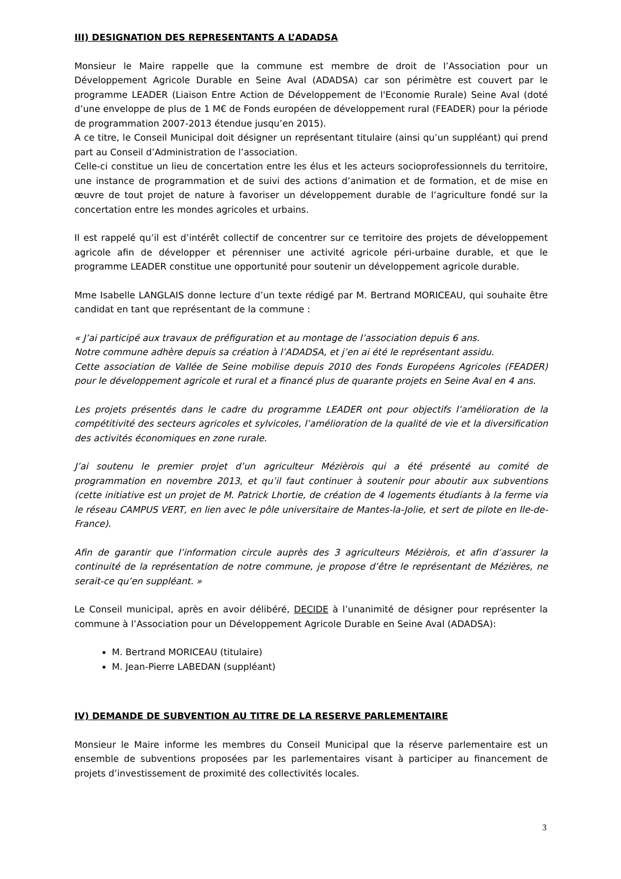III) DESIGNATION DES REPRESENTANTS A L’ADADSA
Monsieur le Maire rappelle que la commune est membre de droit de l’Association pour un Développement Agricole Durable en Seine Aval (ADADSA) car son périmètre est couvert par le programme LEADER (Liaison Entre Action de Développement de l'Economie Rurale) Seine Aval (doté d’une enveloppe de plus de 1 M€ de Fonds européen de développement rural (FEADER) pour la période de programmation 2007-2013 étendue jusqu’en 2015).
A ce titre, le Conseil Municipal doit désigner un représentant titulaire (ainsi qu’un suppléant) qui prend part au Conseil d’Administration de l’association.
Celle-ci constitue un lieu de concertation entre les élus et les acteurs socioprofessionnels du territoire, une instance de programmation et de suivi des actions d’animation et de formation, et de mise en œuvre de tout projet de nature à favoriser un développement durable de l’agriculture fondé sur la concertation entre les mondes agricoles et urbains.
Il est rappelé qu’il est d’intérêt collectif de concentrer sur ce territoire des projets de développement agricole afin de développer et pérenniser une activité agricole péri-urbaine durable, et que le programme LEADER constitue une opportunité pour soutenir un développement agricole durable.
Mme Isabelle LANGLAIS donne lecture d’un texte rédigé par M. Bertrand MORICEAU, qui souhaite être candidat en tant que représentant de la commune :
« J’ai participé aux travaux de préfiguration et au montage de l’association depuis 6 ans.
Notre commune adhère depuis sa création à l’ADADSA, et j’en ai été le représentant assidu.
Cette association de Vallée de Seine mobilise depuis 2010 des Fonds Européens Agricoles (FEADER) pour le développement agricole et rural et a financé plus de quarante projets en Seine Aval en 4 ans.
Les projets présentés dans le cadre du programme LEADER ont pour objectifs l’amélioration de la compétitivité des secteurs agricoles et sylvicoles, l’amélioration de la qualité de vie et la diversification des activités économiques en zone rurale.
J’ai soutenu le premier projet d’un agriculteur Mézièrois qui a été présenté au comité de programmation en novembre 2013, et qu’il faut continuer à soutenir pour aboutir aux subventions (cette initiative est un projet de M. Patrick Lhortie, de création de 4 logements étudiants à la ferme via le réseau CAMPUS VERT, en lien avec le pôle universitaire de Mantes-la-Jolie, et sert de pilote en Ile-de-France).
Afin de garantir que l’information circule auprès des 3 agriculteurs Mézièrois, et afin d’assurer la continuité de la représentation de notre commune, je propose d’être le représentant de Mézières, ne serait-ce qu’en suppléant. »
Le Conseil municipal, après en avoir délibéré, DECIDE à l’unanimité de désigner pour représenter la commune à l’Association pour un Développement Agricole Durable en Seine Aval (ADADSA):
M. Bertrand MORICEAU (titulaire)
M. Jean-Pierre LABEDAN (suppléant)
IV) DEMANDE DE SUBVENTION AU TITRE DE LA RESERVE PARLEMENTAIRE
Monsieur le Maire informe les membres du Conseil Municipal que la réserve parlementaire est un ensemble de subventions proposées par les parlementaires visant à participer au financement de projets d’investissement de proximité des collectivités locales.
3